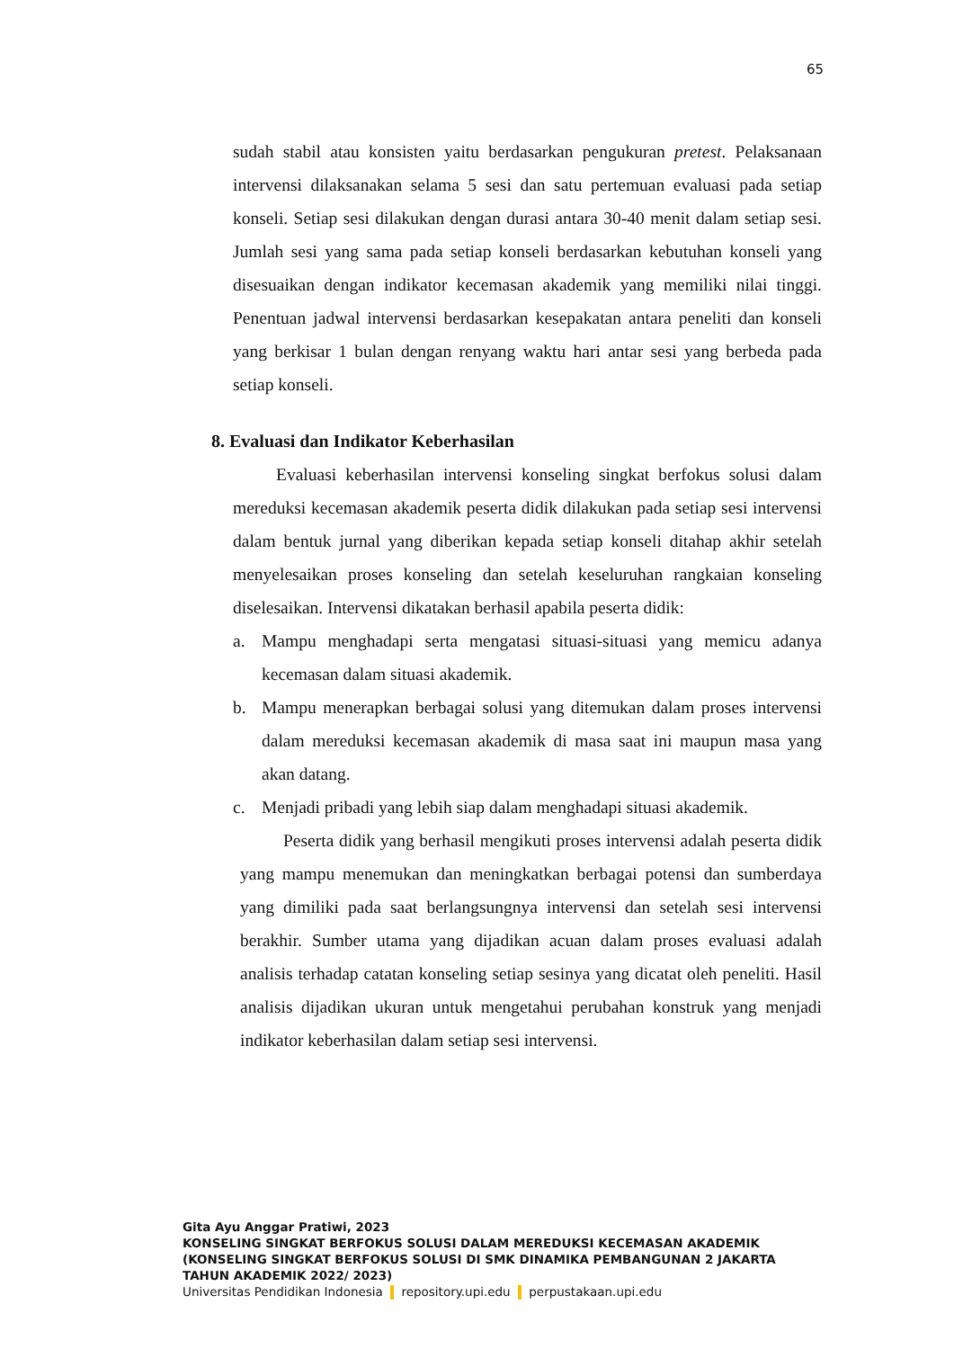65
sudah stabil atau konsisten yaitu berdasarkan pengukuran pretest. Pelaksanaan intervensi dilaksanakan selama 5 sesi dan satu pertemuan evaluasi pada setiap konseli. Setiap sesi dilakukan dengan durasi antara 30-40 menit dalam setiap sesi. Jumlah sesi yang sama pada setiap konseli berdasarkan kebutuhan konseli yang disesuaikan dengan indikator kecemasan akademik yang memiliki nilai tinggi. Penentuan jadwal intervensi berdasarkan kesepakatan antara peneliti dan konseli yang berkisar 1 bulan dengan renyang waktu hari antar sesi yang berbeda pada setiap konseli.
8. Evaluasi dan Indikator Keberhasilan
Evaluasi keberhasilan intervensi konseling singkat berfokus solusi dalam mereduksi kecemasan akademik peserta didik dilakukan pada setiap sesi intervensi dalam bentuk jurnal yang diberikan kepada setiap konseli ditahap akhir setelah menyelesaikan proses konseling dan setelah keseluruhan rangkaian konseling diselesaikan. Intervensi dikatakan berhasil apabila peserta didik:
a. Mampu menghadapi serta mengatasi situasi-situasi yang memicu adanya kecemasan dalam situasi akademik.
b. Mampu menerapkan berbagai solusi yang ditemukan dalam proses intervensi dalam mereduksi kecemasan akademik di masa saat ini maupun masa yang akan datang.
c. Menjadi pribadi yang lebih siap dalam menghadapi situasi akademik.
Peserta didik yang berhasil mengikuti proses intervensi adalah peserta didik yang mampu menemukan dan meningkatkan berbagai potensi dan sumberdaya yang dimiliki pada saat berlangsungnya intervensi dan setelah sesi intervensi berakhir. Sumber utama yang dijadikan acuan dalam proses evaluasi adalah analisis terhadap catatan konseling setiap sesinya yang dicatat oleh peneliti. Hasil analisis dijadikan ukuran untuk mengetahui perubahan konstruk yang menjadi indikator keberhasilan dalam setiap sesi intervensi.
Gita Ayu Anggar Pratiwi, 2023
KONSELING SINGKAT BERFOKUS SOLUSI DALAM MEREDUKSI KECEMASAN AKADEMIK
(KONSELING SINGKAT BERFOKUS SOLUSI DI SMK DINAMIKA PEMBANGUNAN 2 JAKARTA
TAHUN AKADEMIK 2022/ 2023)
Universitas Pendidikan Indonesia repository.upi.edu perpustakaan.upi.edu